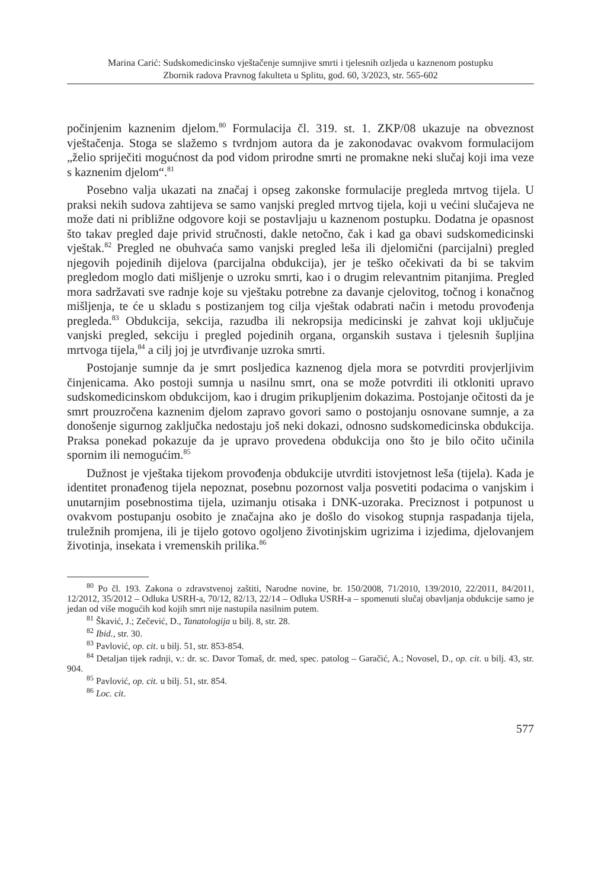Marina Carić: Sudskomedicinsko vještačenje sumnjive smrti i tjelesnih ozljeda u kaznenom postupku
Zbornik radova Pravnog fakulteta u Splitu, god. 60, 3/2023, str. 565-602
počinjenim kaznenim djelom.<sup>80</sup> Formulacija čl. 319. st. 1. ZKP/08 ukazuje na obveznost vještačenja. Stoga se slažemo s tvrdnjom autora da je zakonodavac ovakvom formulacijom „želio spriječiti mogućnost da pod vidom prirodne smrti ne promakne neki slučaj koji ima veze s kaznenim djelom“.<sup>81</sup>
Posebno valja ukazati na značaj i opseg zakonske formulacije pregleda mrtvog tijela. U praksi nekih sudova zahtijeva se samo vanjski pregled mrtvog tijela, koji u većini slučajeva ne može dati ni približne odgovore koji se postavljaju u kaznenom postupku. Dodatna je opasnost što takav pregled daje privid stručnosti, dakle netočno, čak i kad ga obavi sudskomedicinski vještak.<sup>82</sup> Pregled ne obuhvaća samo vanjski pregled leša ili djelomični (parcijalni) pregled njegovih pojedinih dijelova (parcijalna obdukcija), jer je teško očekivati da bi se takvim pregledom moglo dati mišljenje o uzroku smrti, kao i o drugim relevantnim pitanjima. Pregled mora sadržavati sve radnje koje su vještaku potrebne za davanje cjelovitog, točnog i konačnog mišljenja, te će u skladu s postizanjem tog cilja vještak odabrati način i metodu provođenja pregleda.<sup>83</sup> Obdukcija, sekcija, razudba ili nekropsija medicinski je zahvat koji uključuje vanjski pregled, sekciju i pregled pojedinih organa, organskih sustava i tjelesnih šupljina mrtvoga tijela,<sup>84</sup> a cilj joj je utvrđivanje uzroka smrti.
Postojanje sumnje da je smrt posljedica kaznenog djela mora se potvrditi provjerljivim činjenicama. Ako postoji sumnja u nasilnu smrt, ona se može potvrditi ili otkloniti upravo sudskomedicinskom obdukcijom, kao i drugim prikupljenim dokazima. Postojanje očitosti da je smrt prouzročena kaznenim djelom zapravo govori samo o postojanju osnovane sumnje, a za donošenje sigurnog zaključka nedostaju još neki dokazi, odnosno sudskomedicinska obdukcija. Praksa ponekad pokazuje da je upravo provedena obdukcija ono što je bilo očito učinila spornim ili nemogućim.<sup>85</sup>
Dužnost je vještaka tijekom provođenja obdukcije utvrditi istovjetnost leša (tijela). Kada je identitet pronađenog tijela nepoznat, posebnu pozornost valja posvetiti podacima o vanjskim i unutarnjim posebnostima tijela, uzimanju otisaka i DNK-uzoraka. Preciznost i potpunost u ovakvom postupanju osobito je značajna ako je došlo do visokog stupnja raspadanja tijela, truležnih promjena, ili je tijelo gotovo ogoljeno životinjskim ugrizima i izjedima, djelovanjem životinja, insekata i vremenskih prilika.<sup>86</sup>
<sup>80</sup> Po čl. 193. Zakona o zdravstvenoj zaštiti, Narodne novine, br. 150/2008, 71/2010, 139/2010, 22/2011, 84/2011, 12/2012, 35/2012 – Odluka USRH-a, 70/12, 82/13, 22/14 – Odluka USRH-a – spomenuti slučaj obavljanja obdukcije samo je jedan od više mogućih kod kojih smrt nije nastupila nasilnim putem.
<sup>81</sup> Škavić, J.; Zečević, D., Tanatologija u bilj. 8, str. 28.
<sup>82</sup> Ibid., str. 30.
<sup>83</sup> Pavlović, op. cit. u bilj. 51, str. 853-854.
<sup>84</sup> Detaljan tijek radnji, v.: dr. sc. Davor Tomaš, dr. med, spec. patolog – Garačić, A.; Novosel, D., op. cit. u bilj. 43, str. 904.
<sup>85</sup> Pavlović, op. cit. u bilj. 51, str. 854.
<sup>86</sup> Loc. cit.
577